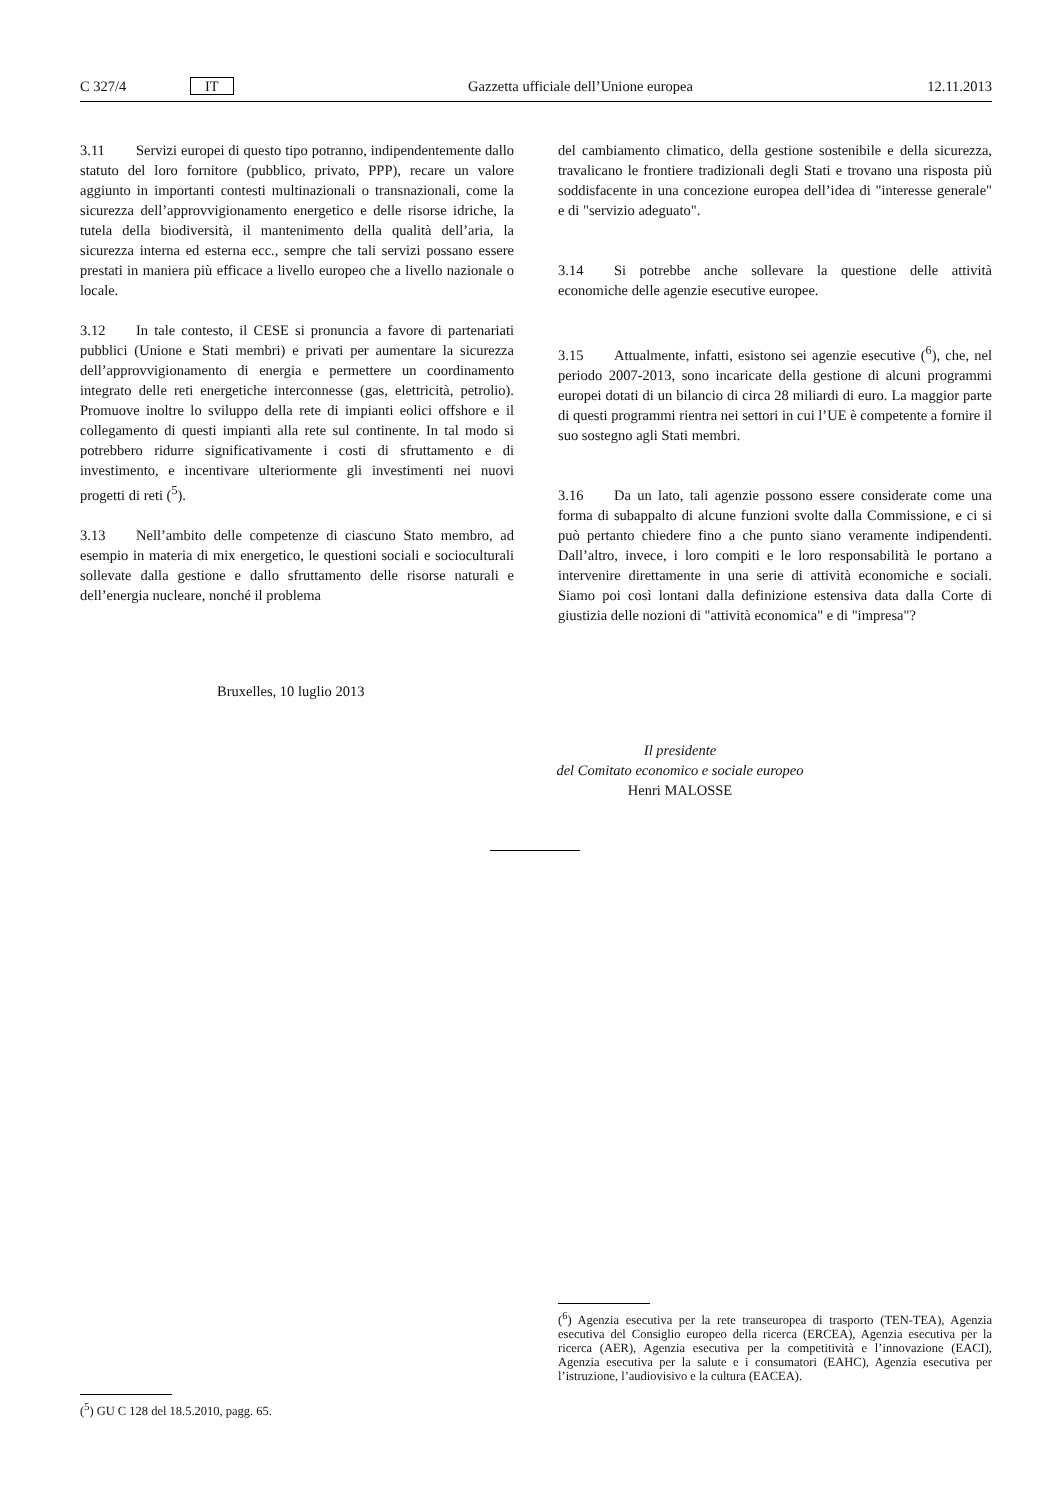C 327/4 IT Gazzetta ufficiale dell’Unione europea 12.11.2013
3.11 Servizi europei di questo tipo potranno, indipendentemente dallo statuto del loro fornitore (pubblico, privato, PPP), recare un valore aggiunto in importanti contesti multinazionali o transnazionali, come la sicurezza dell’approvvigionamento energetico e delle risorse idriche, la tutela della biodiversità, il mantenimento della qualità dell’aria, la sicurezza interna ed esterna ecc., sempre che tali servizi possano essere prestati in maniera più efficace a livello europeo che a livello nazionale o locale.
3.12 In tale contesto, il CESE si pronuncia a favore di partenariati pubblici (Unione e Stati membri) e privati per aumentare la sicurezza dell’approvvigionamento di energia e permettere un coordinamento integrato delle reti energetiche interconnesse (gas, elettricità, petrolio). Promuove inoltre lo sviluppo della rete di impianti eolici offshore e il collegamento di questi impianti alla rete sul continente. In tal modo si potrebbero ridurre significativamente i costi di sfruttamento e di investimento, e incentivare ulteriormente gli investimenti nei nuovi progetti di reti (<sup>5</sup>).
3.13 Nell’ambito delle competenze di ciascuno Stato membro, ad esempio in materia di mix energetico, le questioni sociali e socioculturali sollevate dalla gestione e dallo sfruttamento delle risorse naturali e dell’energia nucleare, nonché il problema
del cambiamento climatico, della gestione sostenibile e della sicurezza, travalicano le frontiere tradizionali degli Stati e trovano una risposta più soddisfacente in una concezione europea dell’idea di "interesse generale" e di "servizio adeguato".
3.14 Si potrebbe anche sollevare la questione delle attività economiche delle agenzie esecutive europee.
3.15 Attualmente, infatti, esistono sei agenzie esecutive (<sup>6</sup>), che, nel periodo 2007-2013, sono incaricate della gestione di alcuni programmi europei dotati di un bilancio di circa 28 miliardi di euro. La maggior parte di questi programmi rientra nei settori in cui l’UE è competente a fornire il suo sostegno agli Stati membri.
3.16 Da un lato, tali agenzie possono essere considerate come una forma di subappalto di alcune funzioni svolte dalla Commissione, e ci si può pertanto chiedere fino a che punto siano veramente indipendenti. Dall’altro, invece, i loro compiti e le loro responsabilità le portano a intervenire direttamente in una serie di attività economiche e sociali. Siamo poi così lontani dalla definizione estensiva data dalla Corte di giustizia delle nozioni di "attività economica" e di "impresa"?
Bruxelles, 10 luglio 2013
Il presidente
del Comitato economico e sociale europeo
Henri MALOSSE
(<sup>5</sup>) GU C 128 del 18.5.2010, pagg. 65.
(<sup>6</sup>) Agenzia esecutiva per la rete transeuropea di trasporto (TEN-TEA), Agenzia esecutiva del Consiglio europeo della ricerca (ERCEA), Agenzia esecutiva per la ricerca (AER), Agenzia esecutiva per la competitività e l’innovazione (EACI), Agenzia esecutiva per la salute e i consumatori (EAHC), Agenzia esecutiva per l’istruzione, l’audiovisivo e la cultura (EACEA).